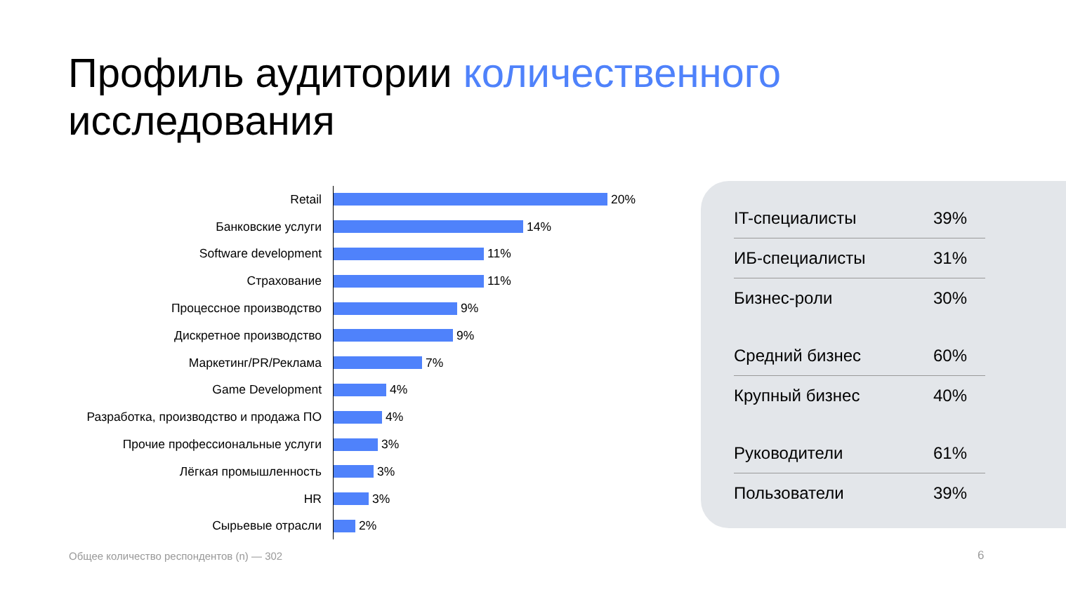Профиль аудитории количественного
исследования
Retail
20%
Банковские услуги
14%
Software development
11%
Страхование
11%
Процессное производство
9%
Дискретное производство
9%
Маркетинг/PR/Реклама
7%
Game Development
4%
Разработка, производство и продажа ПО
4%
Прочие профессиональные услуги
3%
Лёгкая промышленность
3%
HR
3%
Сырьевые отрасли
2%
| IT-специалисты | 39% |
| ИБ-специалисты | 31% |
| Бизнес-роли | 30% |
| Средний бизнес | 60% |
| Крупный бизнес | 40% |
| Руководители | 61% |
| Пользователи | 39% |
Общее количество респондентов (n) — 302
6